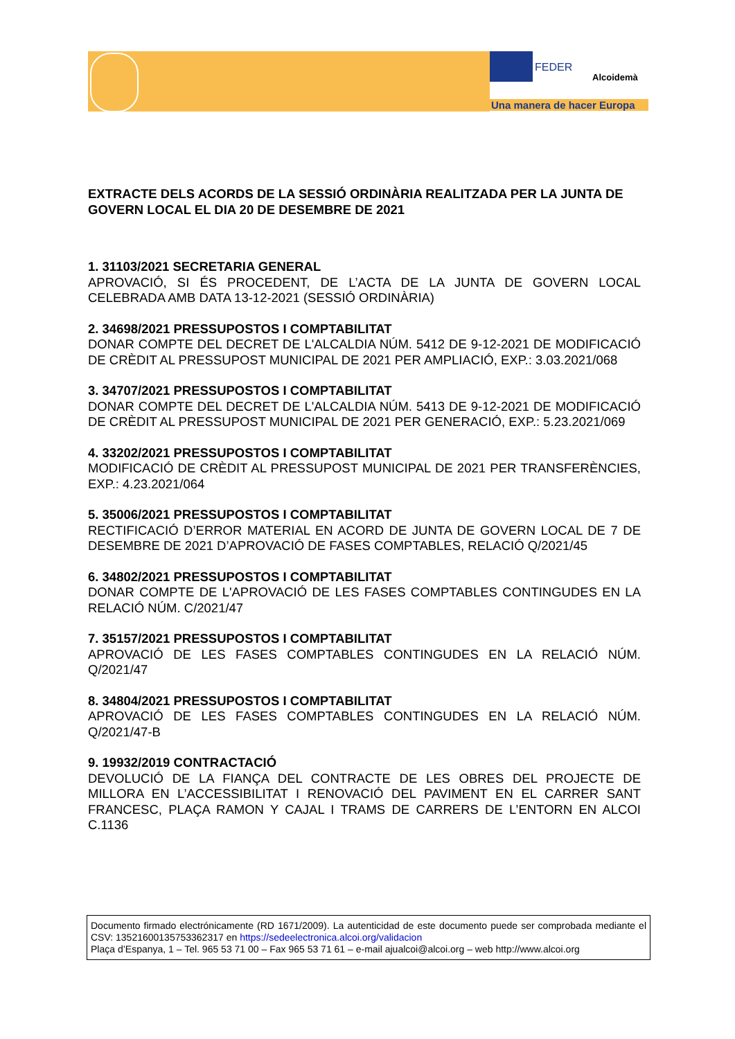FEDER
Alcoidemà
Una manera de hacer Europa
EXTRACTE DELS ACORDS DE LA SESSIÓ ORDINÀRIA REALITZADA PER LA JUNTA DE GOVERN LOCAL EL DIA 20 DE DESEMBRE DE 2021
1. 31103/2021 SECRETARIA GENERAL
APROVACIÓ, SI ÉS PROCEDENT, DE L’ACTA DE LA JUNTA DE GOVERN LOCAL CELEBRADA AMB DATA 13-12-2021 (SESSIÓ ORDINÀRIA)
2. 34698/2021 PRESSUPOSTOS I COMPTABILITAT
DONAR COMPTE DEL DECRET DE L'ALCALDIA NÚM. 5412 DE 9-12-2021 DE MODIFICACIÓ DE CRÈDIT AL PRESSUPOST MUNICIPAL DE 2021 PER AMPLIACIÓ, EXP.: 3.03.2021/068
3. 34707/2021 PRESSUPOSTOS I COMPTABILITAT
DONAR COMPTE DEL DECRET DE L'ALCALDIA NÚM. 5413 DE 9-12-2021 DE MODIFICACIÓ DE CRÈDIT AL PRESSUPOST MUNICIPAL DE 2021 PER GENERACIÓ, EXP.: 5.23.2021/069
4. 33202/2021 PRESSUPOSTOS I COMPTABILITAT
MODIFICACIÓ DE CRÈDIT AL PRESSUPOST MUNICIPAL DE 2021 PER TRANSFERÈNCIES, EXP.: 4.23.2021/064
5. 35006/2021 PRESSUPOSTOS I COMPTABILITAT
RECTIFICACIÓ D’ERROR MATERIAL EN ACORD DE JUNTA DE GOVERN LOCAL DE 7 DE DESEMBRE DE 2021 D’APROVACIÓ DE FASES COMPTABLES, RELACIÓ Q/2021/45
6. 34802/2021 PRESSUPOSTOS I COMPTABILITAT
DONAR COMPTE DE L'APROVACIÓ DE LES FASES COMPTABLES CONTINGUDES EN LA RELACIÓ NÚM. C/2021/47
7. 35157/2021 PRESSUPOSTOS I COMPTABILITAT
APROVACIÓ DE LES FASES COMPTABLES CONTINGUDES EN LA RELACIÓ NÚM. Q/2021/47
8. 34804/2021 PRESSUPOSTOS I COMPTABILITAT
APROVACIÓ DE LES FASES COMPTABLES CONTINGUDES EN LA RELACIÓ NÚM. Q/2021/47-B
9. 19932/2019 CONTRACTACIÓ
DEVOLUCIÓ DE LA FIANÇA DEL CONTRACTE DE LES OBRES DEL PROJECTE DE MILLORA EN L’ACCESSIBILITAT I RENOVACIÓ DEL PAVIMENT EN EL CARRER SANT FRANCESC, PLAÇA RAMON Y CAJAL I TRAMS DE CARRERS DE L’ENTORN EN ALCOI C.1136
Documento firmado electrónicamente (RD 1671/2009). La autenticidad de este documento puede ser comprobada mediante el CSV: 13521600135753362317 en https://sedeelectronica.alcoi.org/validacion
Plaça d’Espanya, 1 – Tel. 965 53 71 00 – Fax 965 53 71 61 – e-mail ajualcoi@alcoi.org – web http://www.alcoi.org